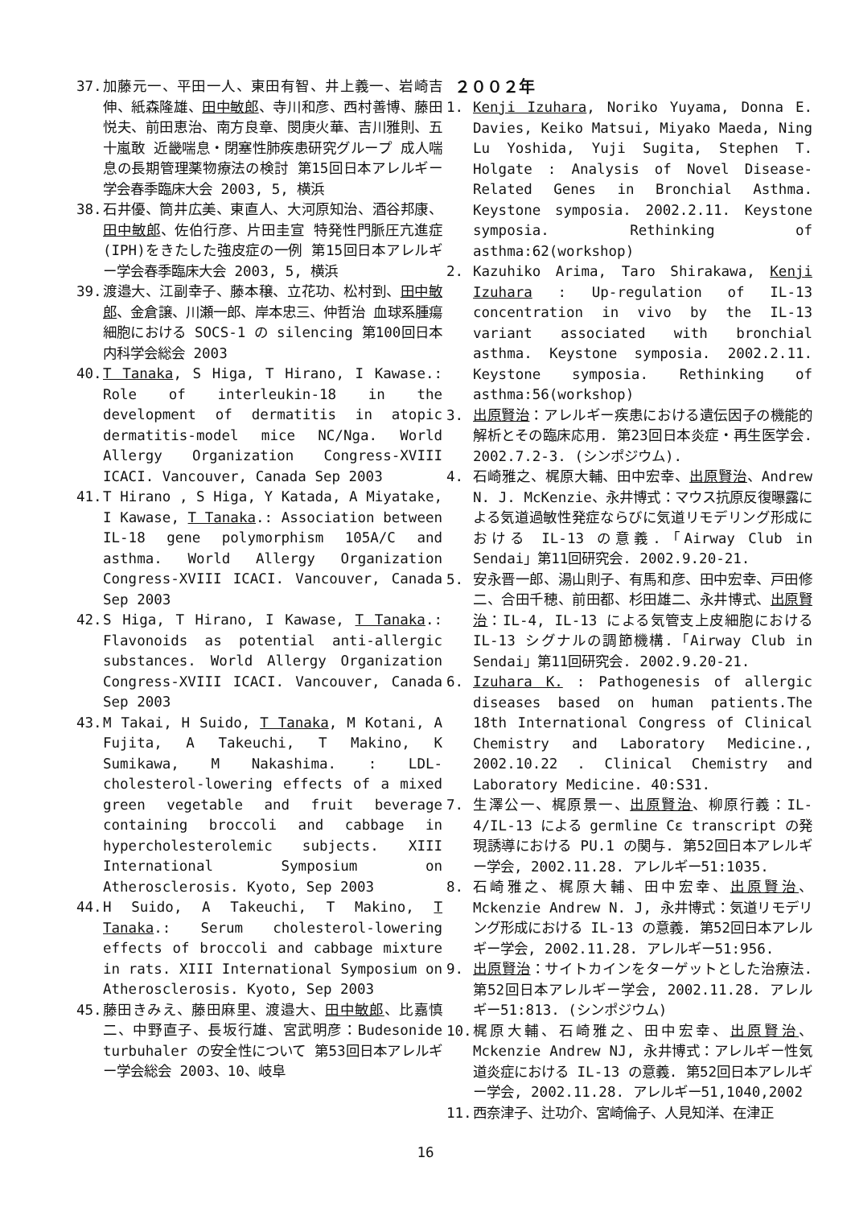37. 加藤元一、平田一人、東田有智、井上義一、岩崎吉伸、紙森隆雄、田中敏郎、寺川和彦、西村善博、藤田悦夫、前田恵治、南方良章、閔庚火華、吉川雅則、五十嵐敢 近畿喘息・閉塞性肺疾患研究グループ 成人喘息の長期管理薬物療法の検討 第15回日本アレルギー学会春季臨床大会 2003, 5, 横浜
38. 石井優、筒井広美、東直人、大河原知治、酒谷邦康、田中敏郎、佐伯行彦、片田圭宣 特発性門脈圧亢進症(IPH)をきたした強皮症の一例 第15回日本アレルギー学会春季臨床大会 2003, 5, 横浜
39. 渡邉大、江副幸子、藤本穣、立花功、松村到、田中敏郎、金倉譲、川瀬一郎、岸本忠三、仲哲治 血球系腫瘍細胞における SOCS-1 の silencing 第100回日本内科学会総会 2003
40. T Tanaka, S Higa, T Hirano, I Kawase.: Role of interleukin-18 in the development of dermatitis in atopic dermatitis-model mice NC/Nga. World Allergy Organization Congress-XVIII ICACI. Vancouver, Canada Sep 2003
41. T Hirano , S Higa, Y Katada, A Miyatake, I Kawase, T Tanaka.: Association between IL-18 gene polymorphism 105A/C and asthma. World Allergy Organization Congress-XVIII ICACI. Vancouver, Canada Sep 2003
42. S Higa, T Hirano, I Kawase, T Tanaka.: Flavonoids as potential anti-allergic substances. World Allergy Organization Congress-XVIII ICACI. Vancouver, Canada Sep 2003
43. M Takai, H Suido, T Tanaka, M Kotani, A Fujita, A Takeuchi, T Makino, K Sumikawa, M Nakashima. : LDL-cholesterol-lowering effects of a mixed green vegetable and fruit beverage containing broccoli and cabbage in hypercholesterolemic subjects. XIII International Symposium on Atherosclerosis. Kyoto, Sep 2003
44. H Suido, A Takeuchi, T Makino, T Tanaka.: Serum cholesterol-lowering effects of broccoli and cabbage mixture in rats. XIII International Symposium on Atherosclerosis. Kyoto, Sep 2003
45. 藤田きみえ、藤田麻里、渡邉大、田中敏郎、比嘉慎二、中野直子、長坂行雄、宮武明彦：Budesonide turbuhaler の安全性について 第53回日本アレルギー学会総会 2003、10、岐阜
２００２年
1. Kenji Izuhara, Noriko Yuyama, Donna E. Davies, Keiko Matsui, Miyako Maeda, Ning Lu Yoshida, Yuji Sugita, Stephen T. Holgate : Analysis of Novel Disease-Related Genes in Bronchial Asthma. Keystone symposia. 2002.2.11. Keystone symposia. Rethinking of asthma:62(workshop)
2. Kazuhiko Arima, Taro Shirakawa, Kenji Izuhara : Up-regulation of IL-13 concentration in vivo by the IL-13 variant associated with bronchial asthma. Keystone symposia. 2002.2.11. Keystone symposia. Rethinking of asthma:56(workshop)
3. 出原賢治：アレルギー疾患における遺伝因子の機能的解析とその臨床応用. 第23回日本炎症・再生医学会. 2002.7.2-3. (シンポジウム).
4. 石崎雅之、梶原大輔、田中宏幸、出原賢治、Andrew N. J. McKenzie、永井博式：マウス抗原反復曝露による気道過敏性発症ならびに気道リモデリング形成における IL-13 の意義.「Airway Club in Sendai」第11回研究会. 2002.9.20-21.
5. 安永晋一郎、湯山則子、有馬和彦、田中宏幸、戸田修二、合田千穂、前田都、杉田雄二、永井博式、出原賢治：IL-4, IL-13 による気管支上皮細胞における IL-13 シグナルの調節機構.「Airway Club in Sendai」第11回研究会. 2002.9.20-21.
6. Izuhara K. : Pathogenesis of allergic diseases based on human patients.The 18th International Congress of Clinical Chemistry and Laboratory Medicine., 2002.10.22 . Clinical Chemistry and Laboratory Medicine. 40:S31.
7. 生澤公一、梶原景一、出原賢治、柳原行義：IL-4/IL-13 による germline Cε transcript の発現誘導における PU.1 の関与. 第52回日本アレルギー学会, 2002.11.28. アレルギー51:1035.
8. 石崎雅之、梶原大輔、田中宏幸、出原賢治、Mckenzie Andrew N. J, 永井博式：気道リモデリング形成における IL-13 の意義. 第52回日本アレルギー学会, 2002.11.28. アレルギー51:956.
9. 出原賢治：サイトカインをターゲットとした治療法. 第52回日本アレルギー学会, 2002.11.28. アレルギー51:813. (シンポジウム)
10. 梶原大輔、石崎雅之、田中宏幸、出原賢治、Mckenzie Andrew NJ, 永井博式：アレルギー性気道炎症における IL-13 の意義. 第52回日本アレルギー学会, 2002.11.28. アレルギー51,1040,2002
11. 西奈津子、辻功介、宮崎倫子、人見知洋、在津正
16